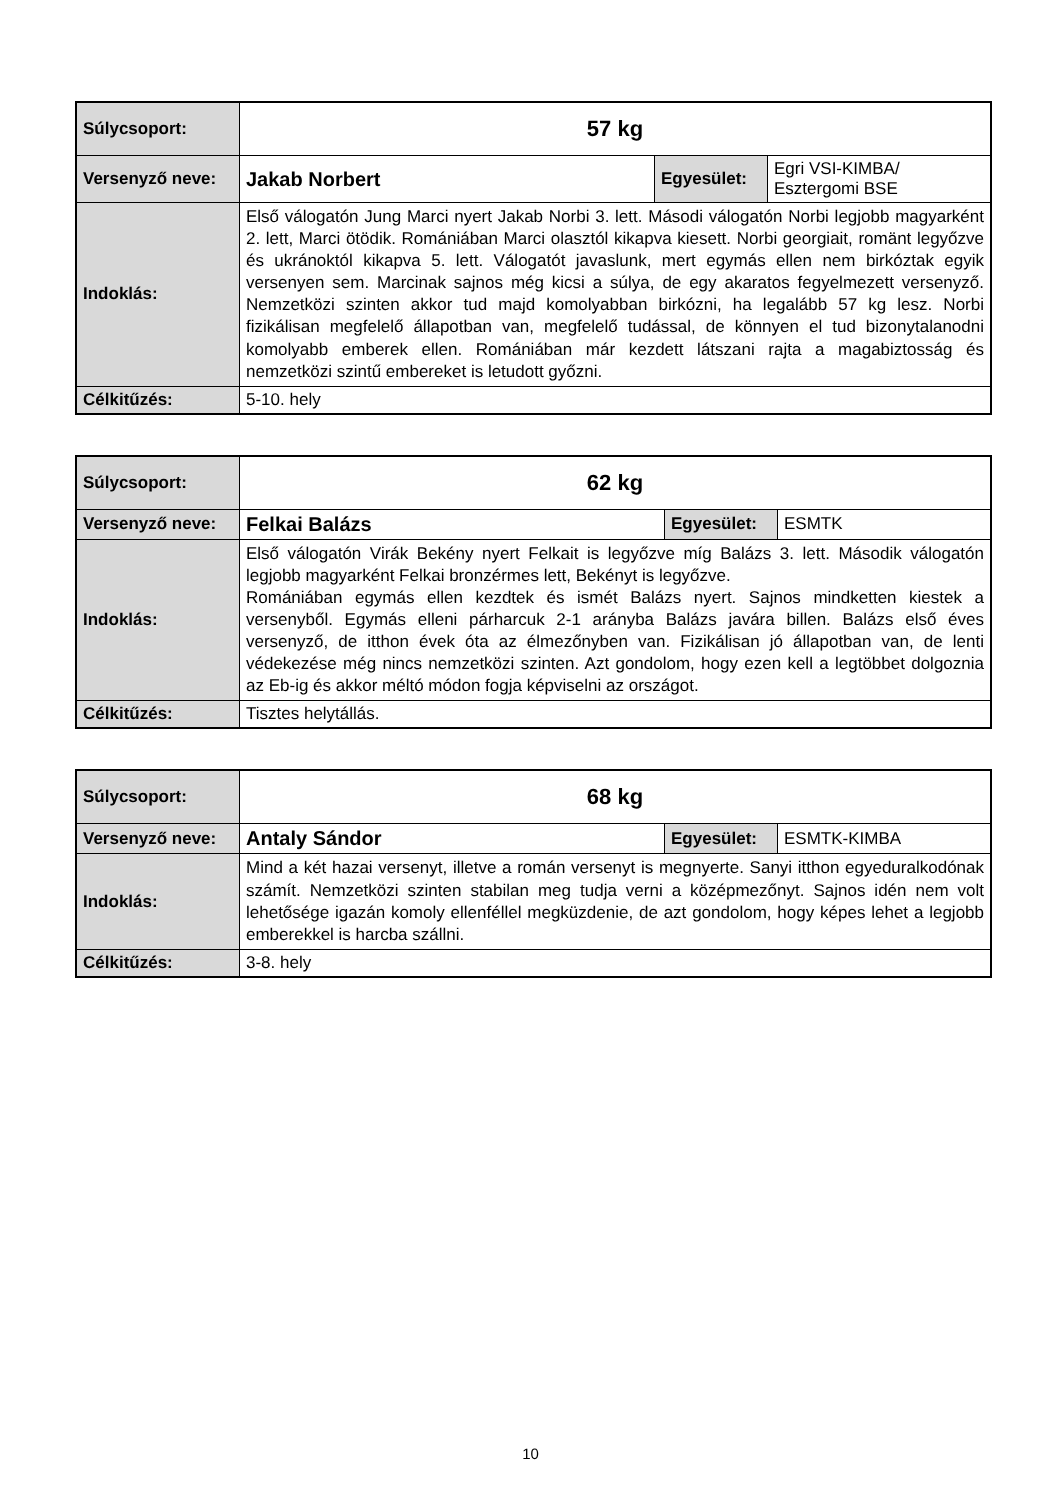| Súlycsoport: | 57 kg | | |
| Versenyző neve: | Jakab Norbert | Egyesület: | Egri VSI-KIMBA/ Esztergomi BSE |
| Indoklás: | Első válogatón Jung Marci nyert Jakab Norbi 3. lett. Másodi válogatón Norbi legjobb magyarként 2. lett, Marci ötödik. Romániában Marci olasztól kikapva kiesett. Norbi georgiait, romänt legyőzve és ukránoktól kikapva 5. lett. Válogatót javaslunk, mert egymás ellen nem birkóztak egyik versenyen sem. Marcinak sajnos még kicsi a súlya, de egy akaratos fegyelmezett versenyző. Nemzetközi szinten akkor tud majd komolyabban birkózni, ha legalább 57 kg lesz. Norbi fizikálisan megfelelő állapotban van, megfelelő tudással, de könnyen el tud bizonytalanodni komolyabb emberek ellen. Romániában már kezdett látszani rajta a magabiztosság és nemzetközi szintű embereket is letudott győzni. | | |
| Célkitűzés: | 5-10. hely | | |
| Súlycsoport: | 62 kg | | |
| Versenyző neve: | Felkai Balázs | Egyesület: | ESMTK |
| Indoklás: | Első válogatón Virák Bekény nyert Felkait is legyőzve míg Balázs 3. lett. Második válogatón legjobb magyarként Felkai bronzérmes lett, Bekényt is legyőzve. Romániában egymás ellen kezdtek és ismét Balázs nyert. Sajnos mindketten kiestek a versenyből. Egymás elleni párharcuk 2-1 arányba Balázs javára billen. Balázs első éves versenyző, de itthon évek óta az élmezőnyben van. Fizikálisan jó állapotban van, de lenti védekezése még nincs nemzetközi szinten. Azt gondolom, hogy ezen kell a legtöbbet dolgoznia az Eb-ig és akkor méltó módon fogja képviselni az országot. | | |
| Célkitűzés: | Tisztes helytállás. | | |
| Súlycsoport: | 68 kg | | |
| Versenyző neve: | Antaly Sándor | Egyesület: | ESMTK-KIMBA |
| Indoklás: | Mind a két hazai versenyt, illetve a román versenyt is megnyerte. Sanyi itthon egyeduralkodónak számít. Nemzetközi szinten stabilan meg tudja verni a középmezőnyt. Sajnos idén nem volt lehetősége igazán komoly ellenféllel megküzdenie, de azt gondolom, hogy képes lehet a legjobb emberekkel is harcba szállni. | | |
| Célkitűzés: | 3-8. hely | | |
10